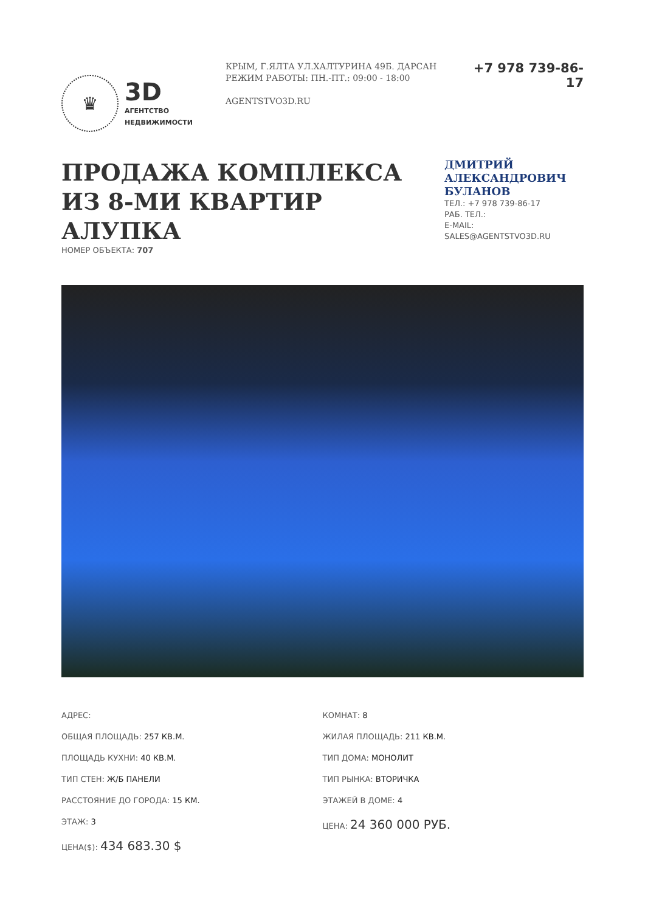♛
3D
АГЕНТСТВО
НЕДВИЖИМОСТИ
КРЫМ, Г.ЯЛТА УЛ.ХАЛТУРИНА 49Б. ДАРСАН
РЕЖИМ РАБОТЫ: ПН.-ПТ.: 09:00 - 18:00
AGENTSTVO3D.RU
+7 978 739-86-17
ПРОДАЖА КОМПЛЕКСА ИЗ 8-МИ КВАРТИР АЛУПКА
НОМЕР ОБЪЕКТА: 707
ДМИТРИЙ АЛЕКСАНДРОВИЧ БУЛАНОВ
ТЕЛ.: +7 978 739-86-17
РАБ. ТЕЛ.:
E-MAIL:
SALES@AGENTSTVO3D.RU
АДРЕС:
ОБЩАЯ ПЛОЩАДЬ: 257 КВ.М.
ПЛОЩАДЬ КУХНИ: 40 КВ.М.
ТИП СТЕН: Ж/Б ПАНЕЛИ
РАССТОЯНИЕ ДО ГОРОДА: 15 КМ.
ЭТАЖ: 3
ЦЕНА($): 434 683.30 $
КОМНАТ: 8
ЖИЛАЯ ПЛОЩАДЬ: 211 КВ.М.
ТИП ДОМА: МОНОЛИТ
ТИП РЫНКА: ВТОРИЧКА
ЭТАЖЕЙ В ДОМЕ: 4
ЦЕНА: 24 360 000 РУБ.